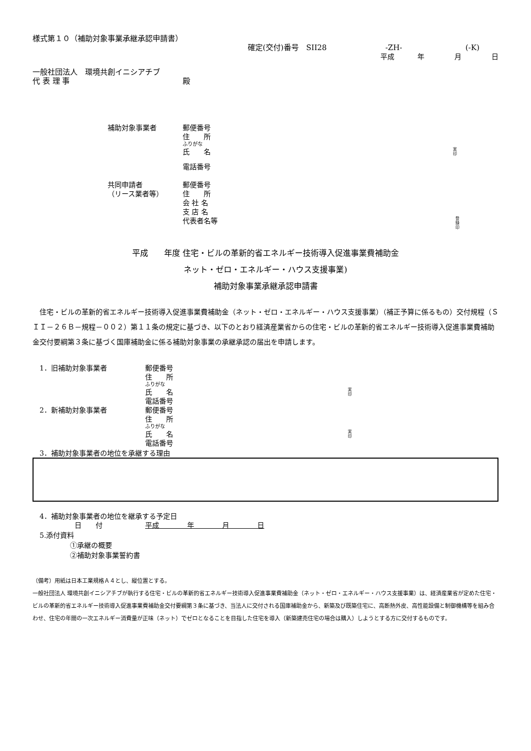様式第１０（補助対象事業承継承認申請書）
確定(交付)番号　SII28 -ZH- (-K)
平成 年 月 日
一般社団法人　環境共創イニシアチブ
代 表 理 事 殿
補助対象事業者 郵便番号
住　　所
ふりがな
氏　　名 実
印
電話番号
共同申請者 郵便番号
（リース業者等） 住　　所
会 社 名
支 店 名
代表者名等 登
録
印
平成　　年度 住宅・ビルの革新的省エネルギー技術導入促進事業費補助金
ネット・ゼロ・エネルギー・ハウス支援事業)
補助対象事業承継承認申請書
　住宅・ビルの革新的省エネルギー技術導入促進事業費補助金（ネット・ゼロ・エネルギー・ハウス支援事業）（補正予算に係るもの）交付規程（ＳＩＩ－２６Ｂ－規程－００２）第１１条の規定に基づき、以下のとおり経済産業省からの住宅・ビルの革新的省エネルギー技術導入促進事業費補助金交付要綱第３条に基づく国庫補助金に係る補助対象事業の承継承認の届出を申請します。
　1．旧補助対象事業者 郵便番号
住　　所
ふりがな
氏　　名 実
印
電話番号
　2．新補助対象事業者 郵便番号
住　　所
ふりがな
氏　　名 実
印
電話番号
　3．補助対象事業者の地位を承継する理由
　4．補助対象事業者の地位を継承する予定日
　　　　　　日　　付 平成　　　　年　　　　月　　　　日
　5.添付資料
①承継の概要
②補助対象事業誓約書
（備考）用紙は日本工業規格Ａ４とし、縦位置とする。
一般社団法人 環境共創イニシアチブが執行する住宅・ビルの革新的省エネルギー技術導入促進事業費補助金（ネット・ゼロ・エネルギー・ハウス支援事業）は、経済産業省が定めた住宅・ビルの革新的省エネルギー技術導入促進事業費補助金交付要綱第３条に基づき、当法人に交付される国庫補助金から、新築及び既築住宅に、高断熱外皮、高性能設備と制御機構等を組み合わせ、住宅の年間の一次エネルギー消費量が正味（ネット）でゼロとなることを目指した住宅を導入（新築建売住宅の場合は購入）しようとする方に交付するものです。